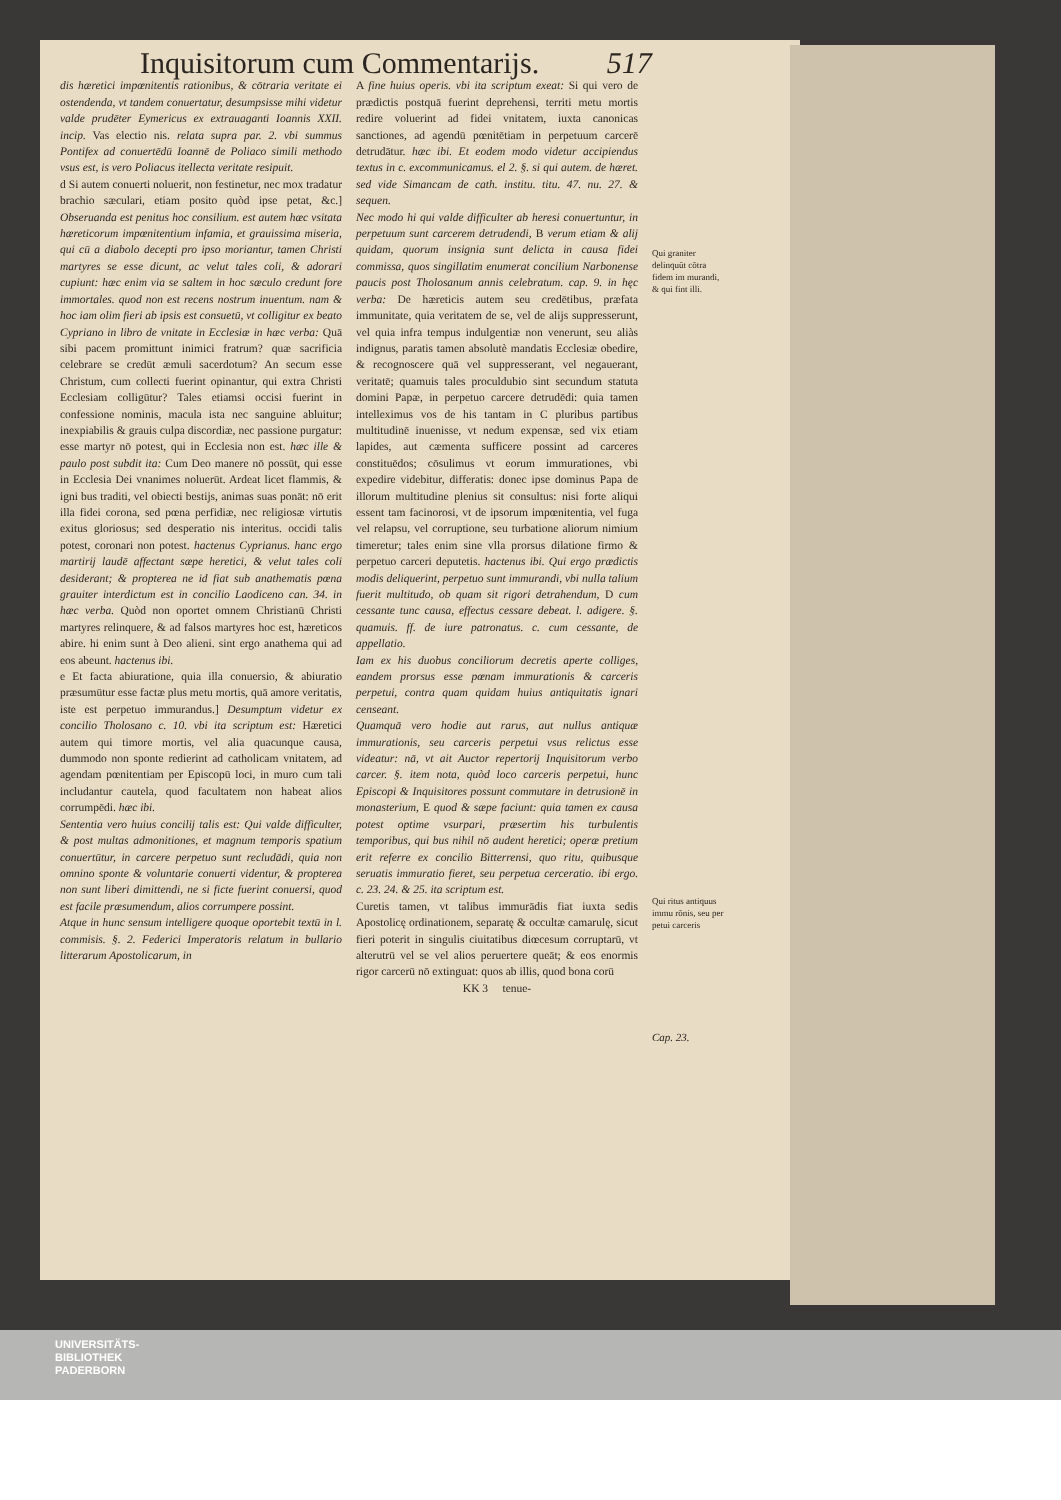Inquisitorum cum Commentarijs. 517
dis hæretici impœnitentis rationibus, & cōtraria veritate ei ostendenda, vt tandem conuertatur, desumpsisse mihi videtur valde prudēter Eymericus ex extrauaganti Ioannis XXII. incip. Vas electio nis. relata supra par. 2. vbi summus Pontifex ad conuertēdū Ioannē de Poliaco simili methodo vsus est, is vero Poliacus itellecta veritate resipuit.
d Si autem conuerti noluerit, non festinetur, nec mox tradatur brachio sæculari, etiam posito quòd ipse petat, &c.] Obseruanda est penitus hoc consilium. est autem hæc vsitata hæreticorum impœnitentium infamia, et grauissima miseria, qui cū a diabolo decepti pro ipso moriantur, tamen Christi martyres se esse dicunt, ac velut tales coli, & adorari cupiunt: hæc enim via se saltem in hoc sæculo credunt fore immortales. quod non est recens nostrum inuentum. nam & hoc iam olim fieri ab ipsis est consuetū, vt colligitur ex beato Cypriano in libro de vnitate in Ecclesiæ in hæc verba: Quā sibi pacem promittunt inimici fratrum? quæ sacrificia celebrare se credūt æmuli sacerdotum? An secum esse Christum, cum collecti fuerint opinantur, qui extra Christi Ecclesiam colligūtur? Tales etiamsi occisi fuerint in confessione nominis, macula ista nec sanguine abluitur; inexpiabilis & grauis culpa discordiæ, nec passione purgatur: esse martyr nō potest, qui in Ecclesia non est. hæc ille & paulo post subdit ita: Cum Deo manere nō possūt, qui esse in Ecclesia Dei vnanimes noluerūt. Ardeat licet flammis, & igni bus traditi, vel obiecti bestijs, animas suas ponāt: nō erit illa fidei corona, sed pœna perfidiæ, nec religiosæ virtutis exitus gloriosus; sed desperatio nis interitus. occidi talis potest, coronari non potest. hactenus Cyprianus. hanc ergo martirij laudē affectant sæpe heretici, & velut tales coli desiderant; & propterea ne id fiat sub anathematis pœna grauiter interdictum est in concilio Laodiceno can. 34. in hæc verba. Quòd non oportet omnem Christianū Christi martyres relinquere, & ad falsos martyres hoc est, hæreticos abire. hi enim sunt à Deo alieni. sint ergo anathema qui ad eos abeunt. hactenus ibi.
e Et facta abiuratione, quia illa conuersio, & abiuratio præsumūtur esse factæ plus metu mortis, quā amore veritatis, iste est perpetuo immurandus.] Desumptum videtur ex concilio Tholosano c. 10. vbi ita scriptum est: Hæretici autem qui timore mortis, vel alia quacunque causa, dummodo non sponte redierint ad catholicam vnitatem, ad agendam pœnitentiam per Episcopū loci, in muro cum tali includantur cautela, quod facultatem non habeat alios corrumpēdi. hæc ibi.
Sententia vero huius concilij talis est: Qui valde difficulter, & post multas admonitiones, et magnum temporis spatium conuertūtur, in carcere perpetuo sunt recludādi, quia non omnino sponte & voluntarie conuerti videntur, & propterea non sunt liberi dimittendi, ne si ficte fuerint conuersi, quod est facile præsumendum, alios corrumpere possint.
Atque in hunc sensum intelligere quoque oportebit textū in l. commisis. §. 2. Federici Imperatoris relatum in bullario litterarum Apostolicarum, in
A fine huius operis. vbi ita scriptum exeat: Si qui vero de prædictis postquā fuerint deprehensi, territi metu mortis redire voluerint ad fidei vnitatem, iuxta canonicas sanctiones, ad agendū pœnitētiam in perpetuum carcerē detrudātur. hæc ibi. Et eodem modo videtur accipiendus textus in c. excommunicamus. el 2. §. si qui autem. de hæret. sed vide Simancam de cath. institu. titu. 47. nu. 27. & sequen.
Nec modo hi qui valde difficulter ab heresi conuertuntur, in perpetuum sunt carcerem detrudendi, B verum etiam & alij quidam, quorum insignia sunt delicta in causa fidei commissa, quos singillatim enumerat concilium Narbonense paucis post Tholosanum annis celebratum. cap. 9. in hęc verba: De hæreticis autem seu credētibus, præfata immunitate, quia veritatem de se, vel de alijs suppresserunt, vel quia infra tempus indulgentiæ non venerunt, seu aliàs indignus, paratis tamen absolutè mandatis Ecclesiæ obedire, & recognoscere quā vel suppresserant, vel negauerant, veritatē; quamuis tales proculdubio sint secundum statuta domini Papæ, in perpetuo carcere detrudēdi: quia tamen intelleximus vos de his tantam in C pluribus partibus multitudinē inuenisse, vt nedum expensæ, sed vix etiam lapides, aut cæmenta sufficere possint ad carceres constituēdos; cōsulimus vt eorum immurationes, vbi expedire videbitur, differatis: donec ipse dominus Papa de illorum multitudine plenius sit consultus: nisi forte aliqui essent tam facinorosi, vt de ipsorum impœnitentia, vel fuga vel relapsu, vel corruptione, seu turbatione aliorum nimium timeretur; tales enim sine vlla prorsus dilatione firmo & perpetuo carceri deputetis. hactenus ibi. Qui ergo prædictis modis deliquerint, perpetuo sunt immurandi, vbi nulla talium fuerit multitudo, ob quam sit rigori detrahendum, D cum cessante tunc causa, effectus cessare debeat. l. adigere. §. quamuis. ff. de iure patronatus. c. cum cessante, de appellatio.
Iam ex his duobus conciliorum decretis aperte colliges, eandem prorsus esse pœnam immurationis & carceris perpetui, contra quam quidam huius antiquitatis ignari censeant.
Quamquā vero hodie aut rarus, aut nullus antiquæ immurationis, seu carceris perpetui vsus relictus esse videatur: nā, vt ait Auctor repertorij Inquisitorum verbo carcer. §. item nota, quòd loco carceris perpetui, hunc Episcopi & Inquisitores possunt commutare in detrusionē in monasterium, E quod & sæpe faciunt: quia tamen ex causa potest optime vsurpari, præsertim his turbulentis temporibus, qui bus nihil nō audent heretici; operæ pretium erit referre ex concilio Bitterrensi, quo ritu, quibusque seruatis immuratio fieret, seu perpetua cerceratio. ibi ergo. c. 23. 24. & 25. ita scriptum est.
Curetis tamen, vt talibus immurādis fiat iuxta sedis Apostolicę ordinationem, separatę & occultæ camarulę, sicut fieri poterit in singulis ciuitatibus diœcesum corruptarū, vt alterutrū vel se vel alios peruertere queāt; & eos enormis rigor carcerū nō extinguat: quos ab illis, quod bona corū
KK 3 tenue-
Qui graniter delinquūt cōtra fidem im murandi, & qui fint illi.
Qui ritus antiquus immu rōnis, seu per petui carceris
Cap. 23.
UNIVERSITÄTS-
BIBLIOTHEK
PADERBORN